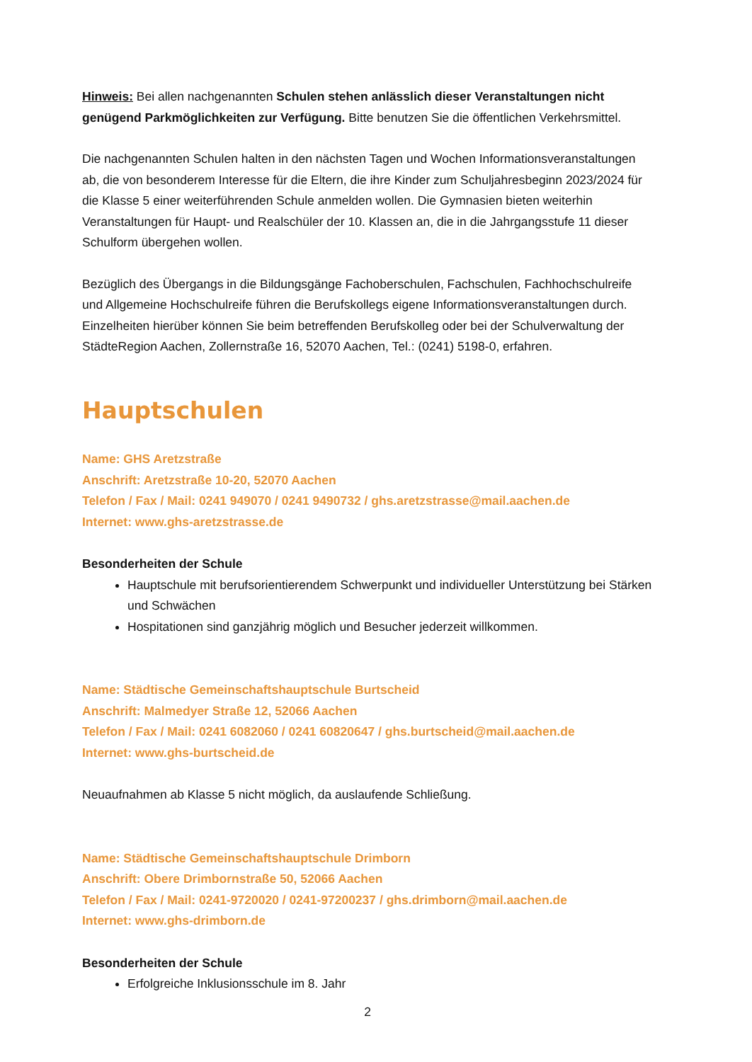Hinweis: Bei allen nachgenannten Schulen stehen anlässlich dieser Veranstaltungen nicht genügend Parkmöglichkeiten zur Verfügung. Bitte benutzen Sie die öffentlichen Verkehrsmittel.
Die nachgenannten Schulen halten in den nächsten Tagen und Wochen Informationsveranstaltungen ab, die von besonderem Interesse für die Eltern, die ihre Kinder zum Schuljahresbeginn 2023/2024 für die Klasse 5 einer weiterführenden Schule anmelden wollen. Die Gymnasien bieten weiterhin Veranstaltungen für Haupt- und Realschüler der 10. Klassen an, die in die Jahrgangsstufe 11 dieser Schulform übergehen wollen.
Bezüglich des Übergangs in die Bildungsgänge Fachoberschulen, Fachschulen, Fachhochschulreife und Allgemeine Hochschulreife führen die Berufskollegs eigene Informationsveranstaltungen durch. Einzelheiten hierüber können Sie beim betreffenden Berufskolleg oder bei der Schulverwaltung der StädteRegion Aachen, Zollernstraße 16, 52070 Aachen, Tel.: (0241) 5198-0, erfahren.
Hauptschulen
Name: GHS Aretzstraße
Anschrift: Aretzstraße 10-20, 52070 Aachen
Telefon / Fax / Mail: 0241 949070 / 0241 9490732 / ghs.aretzstrasse@mail.aachen.de
Internet: www.ghs-aretzstrasse.de
Besonderheiten der Schule
Hauptschule mit berufsorientierendem Schwerpunkt und individueller Unterstützung bei Stärken und Schwächen
Hospitationen sind ganzjährig möglich und Besucher jederzeit willkommen.
Name: Städtische Gemeinschaftshauptschule Burtscheid
Anschrift: Malmedyer Straße 12, 52066 Aachen
Telefon / Fax / Mail: 0241 6082060 / 0241 60820647 / ghs.burtscheid@mail.aachen.de
Internet: www.ghs-burtscheid.de
Neuaufnahmen ab Klasse 5 nicht möglich, da auslaufende Schließung.
Name: Städtische Gemeinschaftshauptschule Drimborn
Anschrift: Obere Drimbornstraße 50, 52066 Aachen
Telefon / Fax / Mail: 0241-9720020 / 0241-97200237 / ghs.drimborn@mail.aachen.de
Internet: www.ghs-drimborn.de
Besonderheiten der Schule
Erfolgreiche Inklusionsschule im 8. Jahr
2